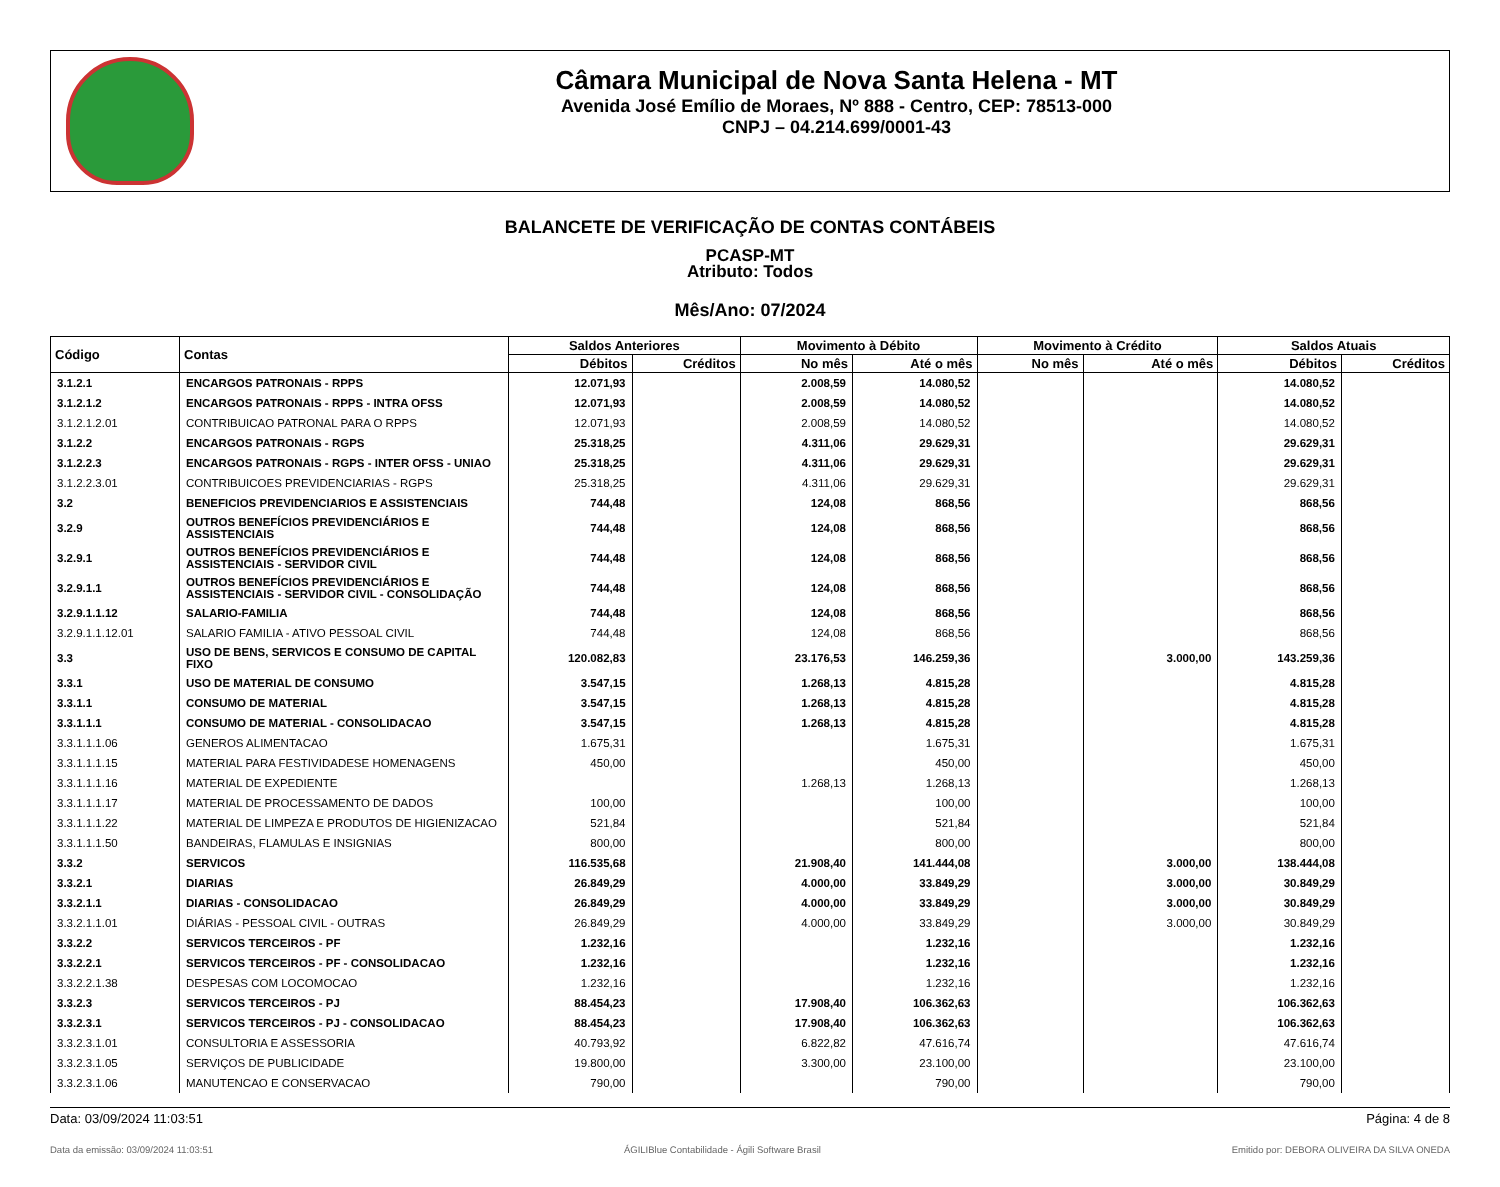Câmara Municipal de Nova Santa Helena - MT
Avenida José Emílio de Moraes, Nº 888 - Centro, CEP: 78513-000
CNPJ – 04.214.699/0001-43
BALANCETE DE VERIFICAÇÃO DE CONTAS CONTÁBEIS
PCASP-MT
Atributo: Todos
Mês/Ano: 07/2024
| Código | Contas | Saldos Anteriores | | Movimento à Débito | | Movimento à Crédito | | Saldos Atuais | |
| --- | --- | --- | --- | --- | --- | --- | --- | --- | --- |
| | | Débitos | Créditos | No mês | Até o mês | No mês | Até o mês | Débitos | Créditos |
| 3.1.2.1 | ENCARGOS PATRONAIS - RPPS | 12.071,93 | | 2.008,59 | 14.080,52 | | | 14.080,52 | |
| 3.1.2.1.2 | ENCARGOS PATRONAIS - RPPS - INTRA OFSS | 12.071,93 | | 2.008,59 | 14.080,52 | | | 14.080,52 | |
| 3.1.2.1.2.01 | CONTRIBUICAO PATRONAL PARA O RPPS | 12.071,93 | | 2.008,59 | 14.080,52 | | | 14.080,52 | |
| 3.1.2.2 | ENCARGOS PATRONAIS - RGPS | 25.318,25 | | 4.311,06 | 29.629,31 | | | 29.629,31 | |
| 3.1.2.2.3 | ENCARGOS PATRONAIS - RGPS - INTER OFSS - UNIAO | 25.318,25 | | 4.311,06 | 29.629,31 | | | 29.629,31 | |
| 3.1.2.2.3.01 | CONTRIBUICOES PREVIDENCIARIAS - RGPS | 25.318,25 | | 4.311,06 | 29.629,31 | | | 29.629,31 | |
| 3.2 | BENEFICIOS PREVIDENCIARIOS E ASSISTENCIAIS | 744,48 | | 124,08 | 868,56 | | | 868,56 | |
| 3.2.9 | OUTROS BENEFÍCIOS PREVIDENCIÁRIOS E ASSISTENCIAIS | 744,48 | | 124,08 | 868,56 | | | 868,56 | |
| 3.2.9.1 | OUTROS BENEFÍCIOS PREVIDENCIÁRIOS E ASSISTENCIAIS - SERVIDOR CIVIL | 744,48 | | 124,08 | 868,56 | | | 868,56 | |
| 3.2.9.1.1 | OUTROS BENEFÍCIOS PREVIDENCIÁRIOS E ASSISTENCIAIS - SERVIDOR CIVIL - CONSOLIDAÇÃO | 744,48 | | 124,08 | 868,56 | | | 868,56 | |
| 3.2.9.1.1.12 | SALARIO-FAMILIA | 744,48 | | 124,08 | 868,56 | | | 868,56 | |
| 3.2.9.1.1.12.01 | SALARIO FAMILIA - ATIVO PESSOAL CIVIL | 744,48 | | 124,08 | 868,56 | | | 868,56 | |
| 3.3 | USO DE BENS, SERVICOS E CONSUMO DE CAPITAL FIXO | 120.082,83 | | 23.176,53 | 146.259,36 | | 3.000,00 | 143.259,36 | |
| 3.3.1 | USO DE MATERIAL DE CONSUMO | 3.547,15 | | 1.268,13 | 4.815,28 | | | 4.815,28 | |
| 3.3.1.1 | CONSUMO DE MATERIAL | 3.547,15 | | 1.268,13 | 4.815,28 | | | 4.815,28 | |
| 3.3.1.1.1 | CONSUMO DE MATERIAL - CONSOLIDACAO | 3.547,15 | | 1.268,13 | 4.815,28 | | | 4.815,28 | |
| 3.3.1.1.1.06 | GENEROS ALIMENTACAO | 1.675,31 | | | 1.675,31 | | | 1.675,31 | |
| 3.3.1.1.1.15 | MATERIAL PARA FESTIVIDADESE HOMENAGENS | 450,00 | | | 450,00 | | | 450,00 | |
| 3.3.1.1.1.16 | MATERIAL DE EXPEDIENTE | | | 1.268,13 | 1.268,13 | | | 1.268,13 | |
| 3.3.1.1.1.17 | MATERIAL DE PROCESSAMENTO DE DADOS | 100,00 | | | 100,00 | | | 100,00 | |
| 3.3.1.1.1.22 | MATERIAL DE LIMPEZA E PRODUTOS DE HIGIENIZACAO | 521,84 | | | 521,84 | | | 521,84 | |
| 3.3.1.1.1.50 | BANDEIRAS, FLAMULAS E INSIGNIAS | 800,00 | | | 800,00 | | | 800,00 | |
| 3.3.2 | SERVICOS | 116.535,68 | | 21.908,40 | 141.444,08 | | 3.000,00 | 138.444,08 | |
| 3.3.2.1 | DIARIAS | 26.849,29 | | 4.000,00 | 33.849,29 | | 3.000,00 | 30.849,29 | |
| 3.3.2.1.1 | DIARIAS - CONSOLIDACAO | 26.849,29 | | 4.000,00 | 33.849,29 | | 3.000,00 | 30.849,29 | |
| 3.3.2.1.1.01 | DIÁRIAS - PESSOAL CIVIL - OUTRAS | 26.849,29 | | 4.000,00 | 33.849,29 | | 3.000,00 | 30.849,29 | |
| 3.3.2.2 | SERVICOS TERCEIROS - PF | 1.232,16 | | | 1.232,16 | | | 1.232,16 | |
| 3.3.2.2.1 | SERVICOS TERCEIROS - PF - CONSOLIDACAO | 1.232,16 | | | 1.232,16 | | | 1.232,16 | |
| 3.3.2.2.1.38 | DESPESAS COM LOCOMOCAO | 1.232,16 | | | 1.232,16 | | | 1.232,16 | |
| 3.3.2.3 | SERVICOS TERCEIROS - PJ | 88.454,23 | | 17.908,40 | 106.362,63 | | | 106.362,63 | |
| 3.3.2.3.1 | SERVICOS TERCEIROS - PJ - CONSOLIDACAO | 88.454,23 | | 17.908,40 | 106.362,63 | | | 106.362,63 | |
| 3.3.2.3.1.01 | CONSULTORIA E ASSESSORIA | 40.793,92 | | 6.822,82 | 47.616,74 | | | 47.616,74 | |
| 3.3.2.3.1.05 | SERVIÇOS DE PUBLICIDADE | 19.800,00 | | 3.300,00 | 23.100,00 | | | 23.100,00 | |
| 3.3.2.3.1.06 | MANUTENCAO E CONSERVACAO | 790,00 | | | 790,00 | | | 790,00 | |
Data: 03/09/2024 11:03:51 Página: 4 de 8
Data da emissão: 03/09/2024 11:03:51 ÁGILIBlue Contabilidade - Ágili Software Brasil Emitido por: DEBORA OLIVEIRA DA SILVA ONEDA